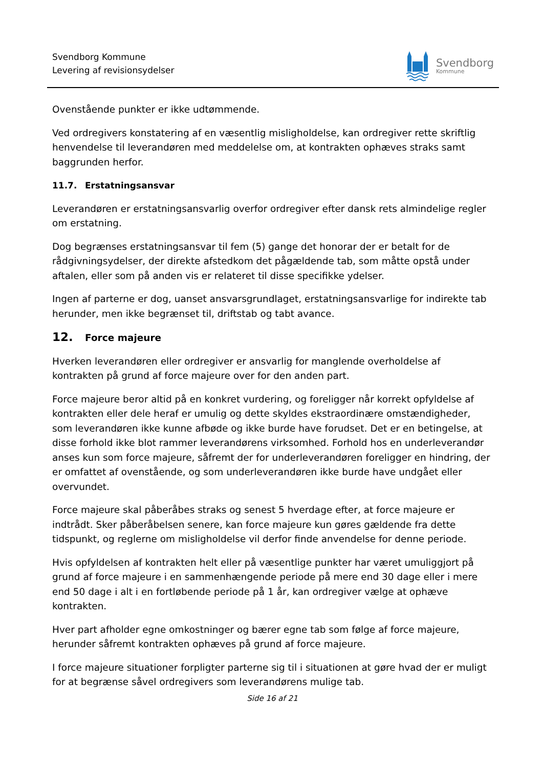Svendborg Kommune
Levering af revisionsydelser
Svendborg
Kommune
Ovenstående punkter er ikke udtømmende.
Ved ordregivers konstatering af en væsentlig misligholdelse, kan ordregiver rette skriftlig henvendelse til leverandøren med meddelelse om, at kontrakten ophæves straks samt baggrunden herfor.
11.7. Erstatningsansvar
Leverandøren er erstatningsansvarlig overfor ordregiver efter dansk rets almindelige regler om erstatning.
Dog begrænses erstatningsansvar til fem (5) gange det honorar der er betalt for de rådgivningsydelser, der direkte afstedkom det pågældende tab, som måtte opstå under aftalen, eller som på anden vis er relateret til disse specifikke ydelser.
Ingen af parterne er dog, uanset ansvarsgrundlaget, erstatningsansvarlige for indirekte tab herunder, men ikke begrænset til, driftstab og tabt avance.
12. Force majeure
Hverken leverandøren eller ordregiver er ansvarlig for manglende overholdelse af kontrakten på grund af force majeure over for den anden part.
Force majeure beror altid på en konkret vurdering, og foreligger når korrekt opfyldelse af kontrakten eller dele heraf er umulig og dette skyldes ekstraordinære omstændigheder, som leverandøren ikke kunne afbøde og ikke burde have forudset. Det er en betingelse, at disse forhold ikke blot rammer leverandørens virksomhed. Forhold hos en underleverandør anses kun som force majeure, såfremt der for underleverandøren foreligger en hindring, der er omfattet af ovenstående, og som underleverandøren ikke burde have undgået eller overvundet.
Force majeure skal påberåbes straks og senest 5 hverdage efter, at force majeure er indtrådt. Sker påberåbelsen senere, kan force majeure kun gøres gældende fra dette tidspunkt, og reglerne om misligholdelse vil derfor finde anvendelse for denne periode.
Hvis opfyldelsen af kontrakten helt eller på væsentlige punkter har været umuliggjort på grund af force majeure i en sammenhængende periode på mere end 30 dage eller i mere end 50 dage i alt i en fortløbende periode på 1 år, kan ordregiver vælge at ophæve kontrakten.
Hver part afholder egne omkostninger og bærer egne tab som følge af force majeure, herunder såfremt kontrakten ophæves på grund af force majeure.
I force majeure situationer forpligter parterne sig til i situationen at gøre hvad der er muligt for at begrænse såvel ordregivers som leverandørens mulige tab.
Side 16 af 21